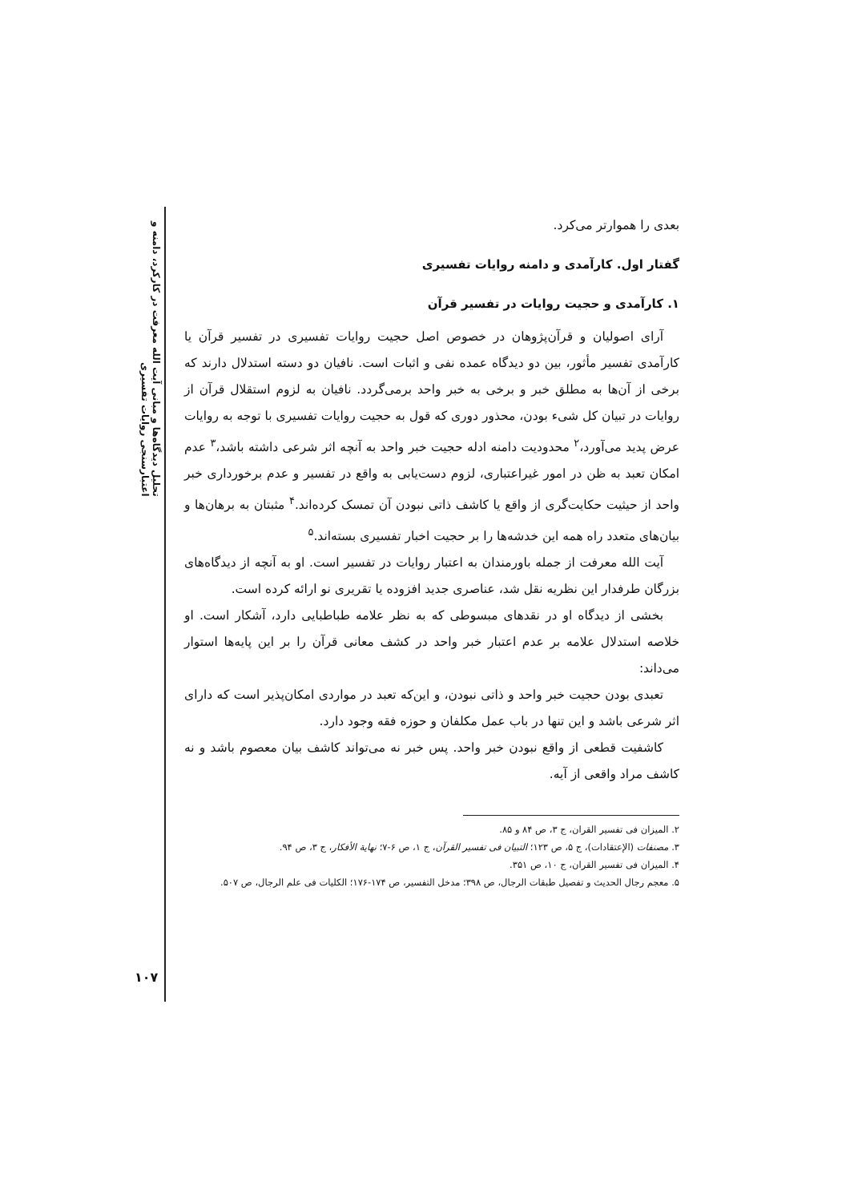تحلیل دیدگاه‌ها و مبانی آیت الله معرفت در کارکرد، دامنه و اعتبارسنجی روایات تفسیری
بعدی را هموارتر می‌کرد.
گفتار اول. کارآمدی و دامنه روایات تفسیری
۱. کارآمدی و حجیت روایات در تفسیر قرآن
آرای اصولیان و قرآن‌پژوهان در خصوص اصل حجیت روایات تفسیری در تفسیر قرآن یا کارآمدی تفسیر مأثور، بین دو دیدگاه عمده نفی و اثبات است. نافیان دو دسته استدلال دارند که برخی از آن‌ها به مطلق خبر و برخی به خبر واحد برمی‌گردد. نافیان به لزوم استقلال قرآن از روایات در تبیان کل شیء بودن، محذور دوری که قول به حجیت روایات تفسیری با توجه به روایات عرض پدید می‌آورد،<sup>۲</sup> محدودیت دامنه ادله حجیت خبر واحد به آنچه اثر شرعی داشته باشد،<sup>۳</sup> عدم امکان تعبد به ظن در امور غیراعتباری، لزوم دست‌یابی به واقع در تفسیر و عدم برخورداری خبر واحد از حیثیت حکایت‌گری از واقع یا کاشف ذاتی نبودن آن تمسک کرده‌اند.<sup>۴</sup> مثبتان به برهان‌ها و بیان‌های متعدد راه همه این خدشه‌ها را بر حجیت اخبار تفسیری بسته‌اند.<sup>۵</sup>
آیت الله معرفت از جمله باورمندان به اعتبار روایات در تفسیر است. او به آنچه از دیدگاه‌های بزرگان طرفدار این نظریه نقل شد، عناصری جدید افزوده یا تقریری نو ارائه کرده است.
بخشی از دیدگاه او در نقدهای مبسوطی که به نظر علامه طباطبایی دارد، آشکار است. او خلاصه استدلال علامه بر عدم اعتبار خبر واحد در کشف معانی قرآن را بر این پایه‌ها استوار می‌داند:
تعبدی بودن حجیت خبر واحد و ذاتی نبودن، و این‌که تعبد در مواردی امکان‌پذیر است که دارای اثر شرعی باشد و این تنها در باب عمل مکلفان و حوزه فقه وجود دارد.
کاشفیت قطعی از واقع نبودن خبر واحد. پس خبر نه می‌تواند کاشف بیان معصوم باشد و نه کاشف مراد واقعی از آیه.
۲. المیزان فی تفسیر القران، ج ۳، ص ۸۴ و ۸۵.
۳. مصنفات (الإعتقادات)، ج ۵، ص ۱۲۳؛ التبیان فی تفسیر القرآن، ج ۱، ص ۶-۷؛ نهایة الأفکار، ج ۳، ص ۹۴.
۴. المیزان فی تفسیر القران، ج ۱۰، ص ۳۵۱.
۵. معجم رجال الحدیث و تفصیل طبقات الرجال، ص ۳۹۸؛ مدخل التفسیر، ص ۱۷۴-۱۷۶؛ الکلیات فی علم الرجال، ص ۵۰۷.
۱۰۷